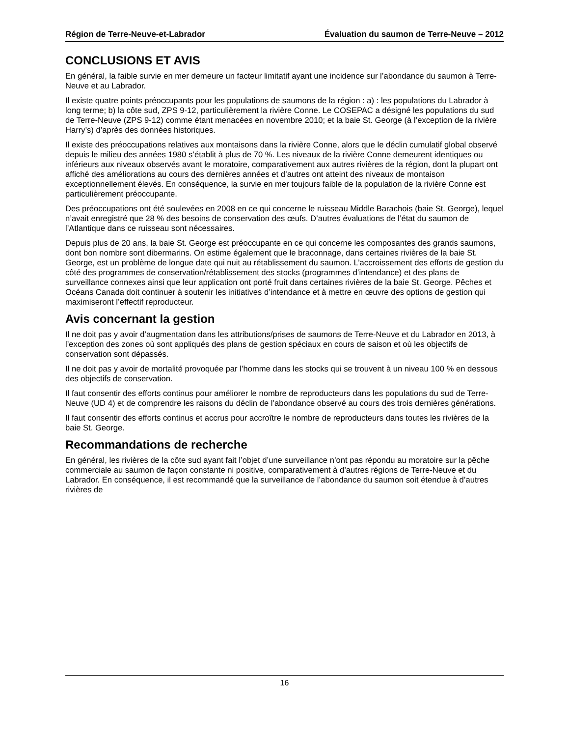Région de Terre-Neuve-et-Labrador Évaluation du saumon de Terre-Neuve – 2012
CONCLUSIONS ET AVIS
En général, la faible survie en mer demeure un facteur limitatif ayant une incidence sur l’abondance du saumon à Terre-Neuve et au Labrador.
Il existe quatre points préoccupants pour les populations de saumons de la région : a) : les populations du Labrador à long terme; b) la côte sud, ZPS 9-12, particulièrement la rivière Conne. Le COSEPAC a désigné les populations du sud de Terre-Neuve (ZPS 9-12) comme étant menacées en novembre 2010; et la baie St. George (à l’exception de la rivière Harry’s) d’après des données historiques.
Il existe des préoccupations relatives aux montaisons dans la rivière Conne, alors que le déclin cumulatif global observé depuis le milieu des années 1980 s’établit à plus de 70 %. Les niveaux de la rivière Conne demeurent identiques ou inférieurs aux niveaux observés avant le moratoire, comparativement aux autres rivières de la région, dont la plupart ont affiché des améliorations au cours des dernières années et d’autres ont atteint des niveaux de montaison exceptionnellement élevés. En conséquence, la survie en mer toujours faible de la population de la rivière Conne est particulièrement préoccupante.
Des préoccupations ont été soulevées en 2008 en ce qui concerne le ruisseau Middle Barachois (baie St. George), lequel n’avait enregistré que 28 % des besoins de conservation des œufs. D’autres évaluations de l’état du saumon de l’Atlantique dans ce ruisseau sont nécessaires.
Depuis plus de 20 ans, la baie St. George est préoccupante en ce qui concerne les composantes des grands saumons, dont bon nombre sont dibermarins. On estime également que le braconnage, dans certaines rivières de la baie St. George, est un problème de longue date qui nuit au rétablissement du saumon. L’accroissement des efforts de gestion du côté des programmes de conservation/rétablissement des stocks (programmes d’intendance) et des plans de surveillance connexes ainsi que leur application ont porté fruit dans certaines rivières de la baie St. George. Pêches et Océans Canada doit continuer à soutenir les initiatives d’intendance et à mettre en œuvre des options de gestion qui maximiseront l’effectif reproducteur.
Avis concernant la gestion
Il ne doit pas y avoir d’augmentation dans les attributions/prises de saumons de Terre-Neuve et du Labrador en 2013, à l’exception des zones où sont appliqués des plans de gestion spéciaux en cours de saison et où les objectifs de conservation sont dépassés.
Il ne doit pas y avoir de mortalité provoquée par l’homme dans les stocks qui se trouvent à un niveau 100 % en dessous des objectifs de conservation.
Il faut consentir des efforts continus pour améliorer le nombre de reproducteurs dans les populations du sud de Terre-Neuve (UD 4) et de comprendre les raisons du déclin de l’abondance observé au cours des trois dernières générations.
Il faut consentir des efforts continus et accrus pour accroître le nombre de reproducteurs dans toutes les rivières de la baie St. George.
Recommandations de recherche
En général, les rivières de la côte sud ayant fait l’objet d’une surveillance n’ont pas répondu au moratoire sur la pêche commerciale au saumon de façon constante ni positive, comparativement à d’autres régions de Terre-Neuve et du Labrador. En conséquence, il est recommandé que la surveillance de l’abondance du saumon soit étendue à d’autres rivières de
16